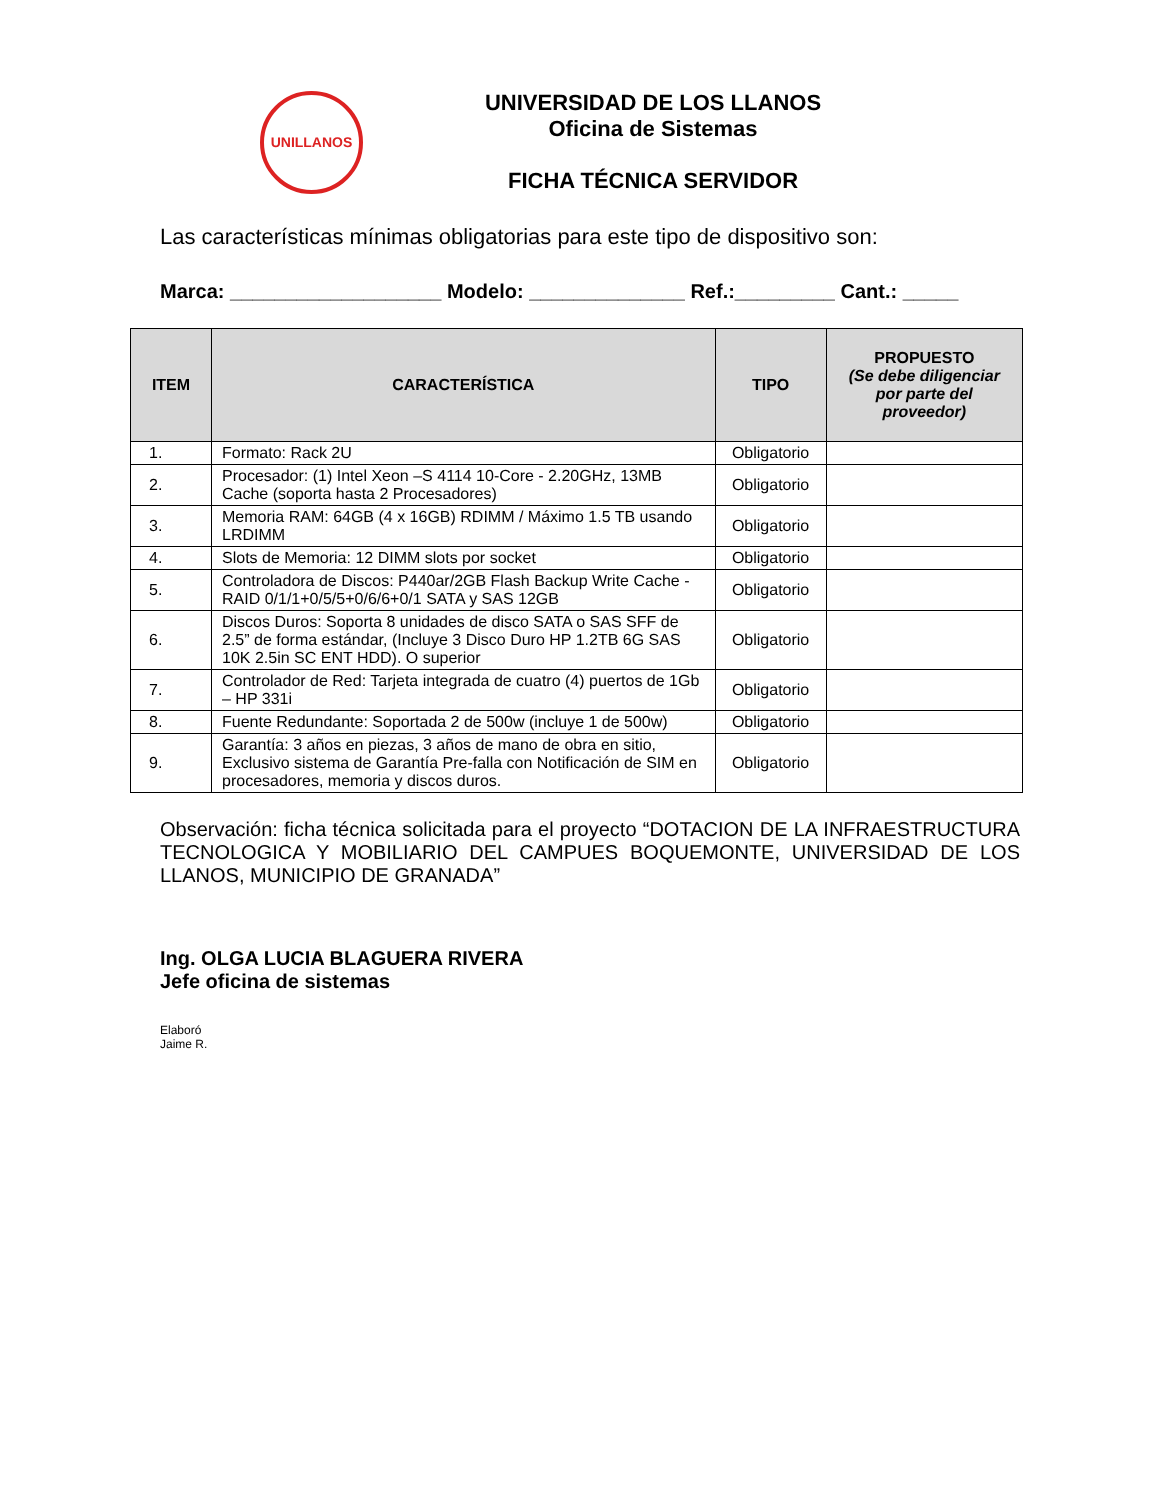UNILLANOS
UNIVERSIDAD DE LOS LLANOS
Oficina de Sistemas
FICHA TÉCNICA SERVIDOR
Las características mínimas obligatorias para este tipo de dispositivo son:
Marca: ___________________ Modelo: ______________ Ref.:_________ Cant.: _____
| ITEM | CARACTERÍSTICA | TIPO | PROPUESTO (Se debe diligenciar por parte del proveedor) |
| --- | --- | --- | --- |
| 1. | Formato: Rack 2U | Obligatorio | |
| 2. | Procesador: (1) Intel Xeon –S 4114 10-Core - 2.20GHz, 13MB Cache (soporta hasta 2 Procesadores) | Obligatorio | |
| 3. | Memoria RAM: 64GB (4 x 16GB) RDIMM / Máximo 1.5 TB usando LRDIMM | Obligatorio | |
| 4. | Slots de Memoria: 12 DIMM slots por socket | Obligatorio | |
| 5. | Controladora de Discos: P440ar/2GB Flash Backup Write Cache - RAID 0/1/1+0/5/5+0/6/6+0/1 SATA y SAS 12GB | Obligatorio | |
| 6. | Discos Duros: Soporta 8 unidades de disco SATA o SAS SFF de 2.5” de forma estándar, (Incluye 3 Disco Duro HP 1.2TB 6G SAS 10K 2.5in SC ENT HDD). O superior | Obligatorio | |
| 7. | Controlador de Red: Tarjeta integrada de cuatro (4) puertos de 1Gb – HP 331i | Obligatorio | |
| 8. | Fuente Redundante: Soportada 2 de 500w (incluye 1 de 500w) | Obligatorio | |
| 9. | Garantía: 3 años en piezas, 3 años de mano de obra en sitio, Exclusivo sistema de Garantía Pre-falla con Notificación de SIM en procesadores, memoria y discos duros. | Obligatorio | |
Observación: ficha técnica solicitada para el proyecto “DOTACION DE LA INFRAESTRUCTURA TECNOLOGICA Y MOBILIARIO DEL CAMPUES BOQUEMONTE, UNIVERSIDAD DE LOS LLANOS, MUNICIPIO DE GRANADA”
Ing. OLGA LUCIA BLAGUERA RIVERA
Jefe oficina de sistemas
Elaboró
Jaime R.